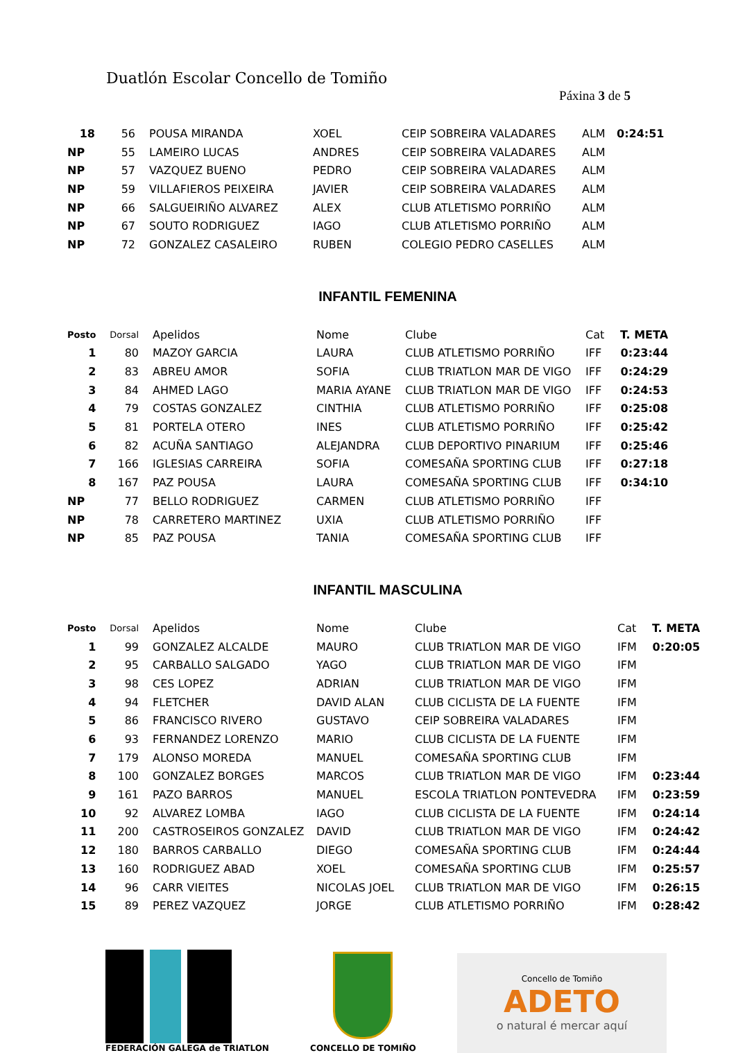Duatlón Escolar Concello de Tomiño
Páxina 3 de 5
| 18 | 56 | POUSA MIRANDA | XOEL | CEIP SOBREIRA VALADARES | ALM | 0:24:51 |
| NP | 55 | LAMEIRO LUCAS | ANDRES | CEIP SOBREIRA VALADARES | ALM | |
| NP | 57 | VAZQUEZ BUENO | PEDRO | CEIP SOBREIRA VALADARES | ALM | |
| NP | 59 | VILLAFIEROS PEIXEIRA | JAVIER | CEIP SOBREIRA VALADARES | ALM | |
| NP | 66 | SALGUEIRIÑO ALVAREZ | ALEX | CLUB ATLETISMO PORRIÑO | ALM | |
| NP | 67 | SOUTO RODRIGUEZ | IAGO | CLUB ATLETISMO PORRIÑO | ALM | |
| NP | 72 | GONZALEZ CASALEIRO | RUBEN | COLEGIO PEDRO CASELLES | ALM | |
INFANTIL FEMENINA
| Posto | Dorsal | Apelidos | Nome | Clube | Cat | T. META |
| --- | --- | --- | --- | --- | --- | --- |
| 1 | 80 | MAZOY GARCIA | LAURA | CLUB ATLETISMO PORRIÑO | IFF | 0:23:44 |
| 2 | 83 | ABREU AMOR | SOFIA | CLUB TRIATLON MAR DE VIGO | IFF | 0:24:29 |
| 3 | 84 | AHMED LAGO | MARIA AYANE | CLUB TRIATLON MAR DE VIGO | IFF | 0:24:53 |
| 4 | 79 | COSTAS GONZALEZ | CINTHIA | CLUB ATLETISMO PORRIÑO | IFF | 0:25:08 |
| 5 | 81 | PORTELA OTERO | INES | CLUB ATLETISMO PORRIÑO | IFF | 0:25:42 |
| 6 | 82 | ACUÑA SANTIAGO | ALEJANDRA | CLUB DEPORTIVO PINARIUM | IFF | 0:25:46 |
| 7 | 166 | IGLESIAS CARREIRA | SOFIA | COMESAÑA SPORTING CLUB | IFF | 0:27:18 |
| 8 | 167 | PAZ POUSA | LAURA | COMESAÑA SPORTING CLUB | IFF | 0:34:10 |
| NP | 77 | BELLO RODRIGUEZ | CARMEN | CLUB ATLETISMO PORRIÑO | IFF | |
| NP | 78 | CARRETERO MARTINEZ | UXIA | CLUB ATLETISMO PORRIÑO | IFF | |
| NP | 85 | PAZ POUSA | TANIA | COMESAÑA SPORTING CLUB | IFF | |
INFANTIL MASCULINA
| Posto | Dorsal | Apelidos | Nome | Clube | Cat | T. META |
| --- | --- | --- | --- | --- | --- | --- |
| 1 | 99 | GONZALEZ ALCALDE | MAURO | CLUB TRIATLON MAR DE VIGO | IFM | 0:20:05 |
| 2 | 95 | CARBALLO SALGADO | YAGO | CLUB TRIATLON MAR DE VIGO | IFM | |
| 3 | 98 | CES LOPEZ | ADRIAN | CLUB TRIATLON MAR DE VIGO | IFM | |
| 4 | 94 | FLETCHER | DAVID ALAN | CLUB CICLISTA DE LA FUENTE | IFM | |
| 5 | 86 | FRANCISCO RIVERO | GUSTAVO | CEIP SOBREIRA VALADARES | IFM | |
| 6 | 93 | FERNANDEZ LORENZO | MARIO | CLUB CICLISTA DE LA FUENTE | IFM | |
| 7 | 179 | ALONSO MOREDA | MANUEL | COMESAÑA SPORTING CLUB | IFM | |
| 8 | 100 | GONZALEZ BORGES | MARCOS | CLUB TRIATLON MAR DE VIGO | IFM | 0:23:44 |
| 9 | 161 | PAZO BARROS | MANUEL | ESCOLA TRIATLON PONTEVEDRA | IFM | 0:23:59 |
| 10 | 92 | ALVAREZ LOMBA | IAGO | CLUB CICLISTA DE LA FUENTE | IFM | 0:24:14 |
| 11 | 200 | CASTROSEIROS GONZALEZ | DAVID | CLUB TRIATLON MAR DE VIGO | IFM | 0:24:42 |
| 12 | 180 | BARROS CARBALLO | DIEGO | COMESAÑA SPORTING CLUB | IFM | 0:24:44 |
| 13 | 160 | RODRIGUEZ ABAD | XOEL | COMESAÑA SPORTING CLUB | IFM | 0:25:57 |
| 14 | 96 | CARR VIEITES | NICOLAS JOEL | CLUB TRIATLON MAR DE VIGO | IFM | 0:26:15 |
| 15 | 89 | PEREZ VAZQUEZ | JORGE | CLUB ATLETISMO PORRIÑO | IFM | 0:28:42 |
FEDERACIÓN GALEGA de TRIATLON
CONCELLO DE TOMIÑO
Concello de Tomiño
ADETO
o natural é mercar aquí